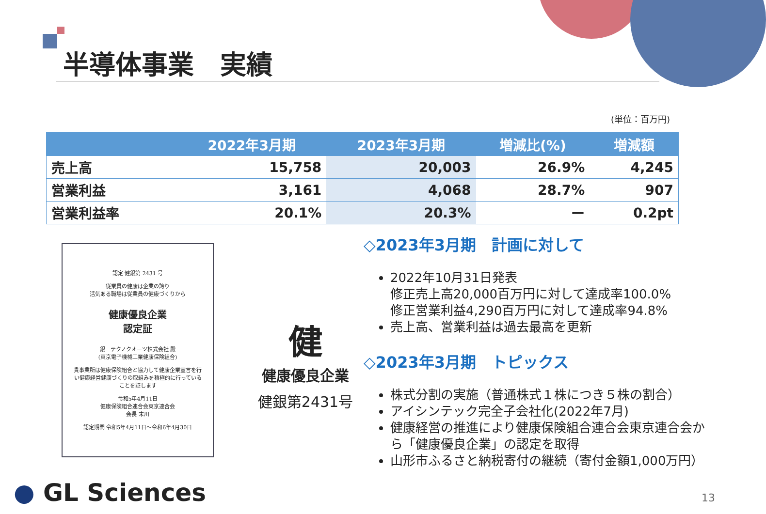半導体事業　実績
(単位：百万円)
| | 2022年3月期 | 2023年3月期 | 増減比(%) | 増減額 |
| --- | --- | --- | --- | --- |
| 売上高 | 15,758 | 20,003 | 26.9% | 4,245 |
| 営業利益 | 3,161 | 4,068 | 28.7% | 907 |
| 営業利益率 | 20.1% | 20.3% | ー | 0.2pt |
認定 健銀第 2431 号
従業員の健康は企業の誇り
活気ある職場は従業員の健康づくりから
健康優良企業
認定証
銀　テクノクオーツ株式会社 殿
(東京電子機械工業健康保険組合)
貴事業所は健康保険組合と協力して健康企業宣言を行い健康経営健康づくりの取組みを積極的に行っていることを証します
令和5年4月11日
健康保険組合連合会東京連合会
会長 末川
認定期間 令和5年4月11日～令和6年4月30日
健
健康優良企業
健銀第2431号
◇2023年3月期　計画に対して
2022年10月31日発表
修正売上高20,000百万円に対して達成率100.0%
修正営業利益4,290百万円に対して達成率94.8%
売上高、営業利益は過去最高を更新
◇2023年3月期　トピックス
株式分割の実施（普通株式１株につき５株の割合）
アイシンテック完全子会社化(2022年7月)
健康経営の推進により健康保険組合連合会東京連合会から「健康優良企業」の認定を取得
山形市ふるさと納税寄付の継続（寄付金額1,000万円）
● GL Sciences 13